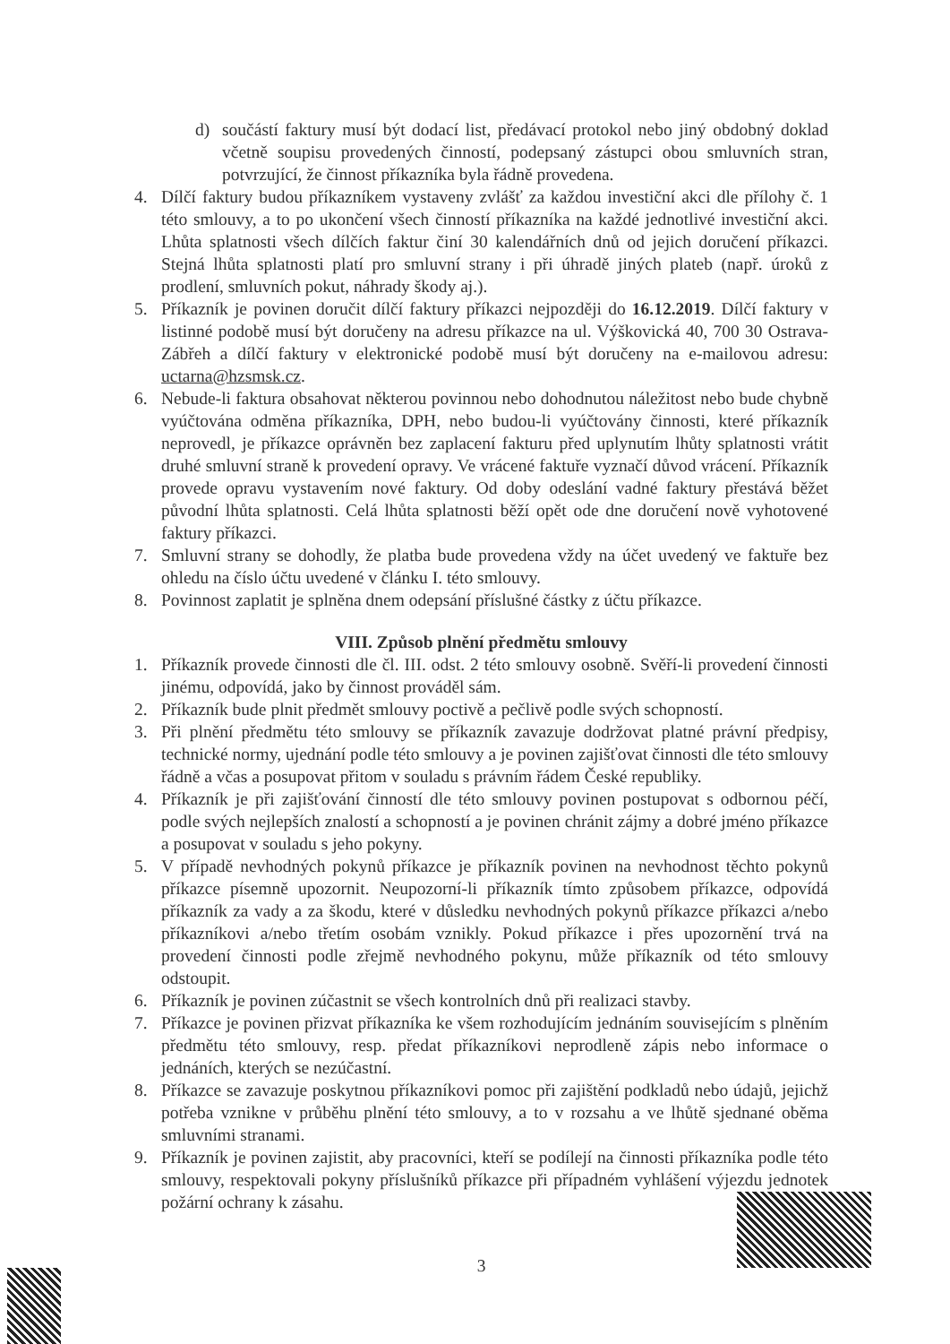d) součástí faktury musí být dodací list, předávací protokol nebo jiný obdobný doklad včetně soupisu provedených činností, podepsaný zástupci obou smluvních stran, potvrzující, že činnost příkazníka byla řádně provedena.
4. Dílčí faktury budou příkazníkem vystaveny zvlášť za každou investiční akci dle přílohy č. 1 této smlouvy, a to po ukončení všech činností příkazníka na každé jednotlivé investiční akci. Lhůta splatnosti všech dílčích faktur činí 30 kalendářních dnů od jejich doručení příkazci. Stejná lhůta splatnosti platí pro smluvní strany i při úhradě jiných plateb (např. úroků z prodlení, smluvních pokut, náhrady škody aj.).
5. Příkazník je povinen doručit dílčí faktury příkazci nejpozději do 16.12.2019. Dílčí faktury v listinné podobě musí být doručeny na adresu příkazce na ul. Výškovická 40, 700 30 Ostrava-Zábřeh a dílčí faktury v elektronické podobě musí být doručeny na e-mailovou adresu: uctarna@hzsmsk.cz.
6. Nebude-li faktura obsahovat některou povinnou nebo dohodnutou náležitost nebo bude chybně vyúčtována odměna příkazníka, DPH, nebo budou-li vyúčtovány činnosti, které příkazník neprovedl, je příkazce oprávněn bez zaplacení fakturu před uplynutím lhůty splatnosti vrátit druhé smluvní straně k provedení opravy. Ve vrácené faktuře vyznačí důvod vrácení. Příkazník provede opravu vystavením nové faktury. Od doby odeslání vadné faktury přestává běžet původní lhůta splatnosti. Celá lhůta splatnosti běží opět ode dne doručení nově vyhotovené faktury příkazci.
7. Smluvní strany se dohodly, že platba bude provedena vždy na účet uvedený ve faktuře bez ohledu na číslo účtu uvedené v článku I. této smlouvy.
8. Povinnost zaplatit je splněna dnem odepsání příslušné částky z účtu příkazce.
VIII. Způsob plnění předmětu smlouvy
1. Příkazník provede činnosti dle čl. III. odst. 2 této smlouvy osobně. Svěří-li provedení činnosti jinému, odpovídá, jako by činnost prováděl sám.
2. Příkazník bude plnit předmět smlouvy poctivě a pečlivě podle svých schopností.
3. Při plnění předmětu této smlouvy se příkazník zavazuje dodržovat platné právní předpisy, technické normy, ujednání podle této smlouvy a je povinen zajišťovat činnosti dle této smlouvy řádně a včas a posupovat přitom v souladu s právním řádem České republiky.
4. Příkazník je při zajišťování činností dle této smlouvy povinen postupovat s odbornou péčí, podle svých nejlepších znalostí a schopností a je povinen chránit zájmy a dobré jméno příkazce a posupovat v souladu s jeho pokyny.
5. V případě nevhodných pokynů příkazce je příkazník povinen na nevhodnost těchto pokynů příkazce písemně upozornit. Neupozorní-li příkazník tímto způsobem příkazce, odpovídá příkazník za vady a za škodu, které v důsledku nevhodných pokynů příkazce příkazci a/nebo příkazníkovi a/nebo třetím osobám vznikly. Pokud příkazce i přes upozornění trvá na provedení činnosti podle zřejmě nevhodného pokynu, může příkazník od této smlouvy odstoupit.
6. Příkazník je povinen zúčastnit se všech kontrolních dnů při realizaci stavby.
7. Příkazce je povinen přizvat příkazníka ke všem rozhodujícím jednáním souvisejícím s plněním předmětu této smlouvy, resp. předat příkazníkovi neprodleně zápis nebo informace o jednáních, kterých se nezúčastní.
8. Příkazce se zavazuje poskytnou příkazníkovi pomoc při zajištění podkladů nebo údajů, jejichž potřeba vznikne v průběhu plnění této smlouvy, a to v rozsahu a ve lhůtě sjednané oběma smluvními stranami.
9. Příkazník je povinen zajistit, aby pracovníci, kteří se podílejí na činnosti příkazníka podle této smlouvy, respektovali pokyny příslušníků příkazce při případném vyhlášení výjezdu jednotek požární ochrany k zásahu.
3